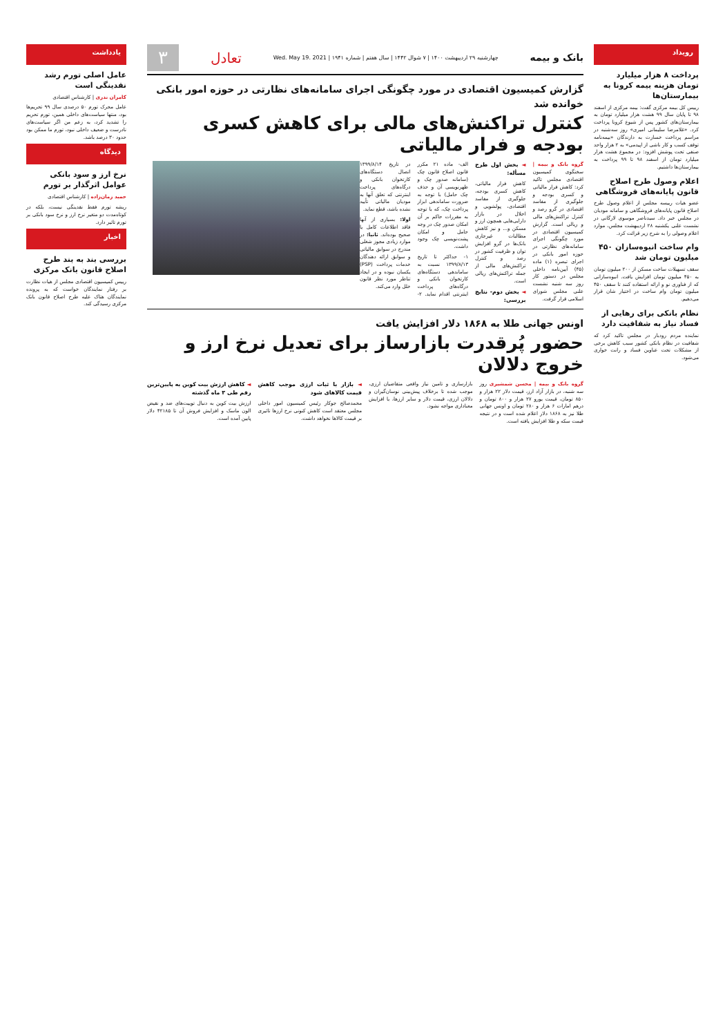رویداد
پرداخت ۸ هزار میلیارد تومان هزینه بیمه کرونا به بیمارستان‌ها
رییس کل بیمه مرکزی گفت: بیمه مرکزی از اسفند ۹۸ تا پایان سال ۹۹ هشت هزار میلیارد تومان به بیمارستان‌های کشور پس از شیوع کرونا پرداخت کرد. «غلامرضا سلیمانی امیری» روز سه‌شنبه در مراسم پرداخت خسارت به دارندگان «بیمه‌نامه توقف کسب و کار ناشی از اپیدمی» به ۲ هزار واحد صنفی تحت پوشش افزود: در مجموع هشت هزار میلیارد تومان از اسفند ۹۸ تا ۹۹ پرداخت به بیمارستان‌ها داشتیم.
اعلام وصول طرح اصلاح قانون پایانه‌های فروشگاهی
عضو هیات رییسه مجلس از اعلام وصول طرح اصلاح قانون پایانه‌های فروشگاهی و سامانه مودیان در مجلس خبر داد. سیدناصر موسوی لارگانی در نشست علنی یکشنبه ۲۸ اردیبهشت مجلس، موارد اعلام وصولی را به شرح زیر قرائت کرد.
وام ساخت انبوه‌سازان ۴۵۰ میلیون تومان شد
سقف تسهیلات ساخت مسکن از ۲۰۰ میلیون تومان به ۴۵۰ میلیون تومان افزایش یافت. انبوه‌سازانی که از فناوری نو و ارائه استفاده کنند تا سقف ۴۵۰ میلیون تومان وام ساخت در اختیار شان قرار می‌دهیم.
نظام بانکی برای رهایی از فساد نیاز به شفافیت دارد
نماینده مردم رودبار در مجلس تاکید کرد که شفافیت در نظام بانکی کشور سبب کاهش برخی از مشکلات تحت عناوین فساد و رانت خواری می‌شود.
بانک و بیمه چهارشنبه ۲۹ اردیبهشت ۱۴۰۰ | ۷ شوال ۱۴۴۲ | سال هفتم | شماره ۱۹۴۱ | Wed. May 19. 2021 تعادل ۳
گزارش کمیسیون اقتصادی در مورد چگونگی اجرای سامانه‌های نظارتی در حوزه امور بانکی خوانده شد
کنترل تراکنش‌های مالی برای کاهش کسری بودجه و فرار مالیاتی
گروه بانک و بیمه | سخنگوی کمیسیون اقتصادی مجلس تاکید کرد: کاهش فرار مالیاتی و کسری بودجه و جلوگیری از مفاسد اقتصادی در گرو رصد و کنترل تراکنش‌های مالی و ریالی است. گزارش کمیسیون اقتصادی در مورد چگونگی اجرای سامانه‌های نظارتی در حوزه امور بانکی در اجرای تبصره (۱) ماده (۴۵) آیین‌نامه داخلی مجلس در دستور کار روز سه شنبه نشست علنی مجلس شورای اسلامی قرار گرفت.
◄ بخش اول طرح مسأله:
کاهش فرار مالیاتی، کاهش کسری بودجه، جلوگیری از مفاسد اقتصادی، پولشویی و اخلال در بازار دارایی‌هایی همچون ارز و مسکن و... و نیز کاهش مطالبات غیرجاری بانک‌ها در گرو افزایش توان و ظرفیت کشور در رصد و کنترل تراکنش‌های مالی از جمله تراکنش‌های ریالی است.
◄ بخش دوم- نتایج بررسی:
الف- ماده ۲۱ مکرر قانون اصلاح قانون چک (سامانه صدور چک و ظهرنویسی آن و حذف چک حامل) با توجه به ضرورت ساماندهی ابزار پرداخت چک، که با توجه به مقررات حاکم بر آن امکان صدور چک در وجه حامل و امکان پشت‌نویسی چک وجود داشت.
۱- حداکثر تا تاریخ ۱۳۹۹/۸/۱۳ نسبت به ساماندهی دستگاه‌های کارتخوان بانکی و درگاه‌های پرداخت اینترنتی اقدام نماید. ۲- در تاریخ ۱۳۹۹/۸/۱۴ اتصال دستگاه‌های کارتخوان بانکی و درگاه‌های پرداخت اینترنتی که تعلق آنها به مودیان مالیاتی تأیید نشده باشد، قطع نماید.
اولا: بسیاری از آنها فاقد اطلاعات کامل یا صحیح بوده‌اند. ثانیا: در موارد زیادی مجوز شغلی مندرج در سوابق مالیاتی و سوابق ارائه دهندگان خدمات پرداخت (PSP) یکسان نبوده و در ایجاد تناظر مورد نظر قانون خلل وارد می‌کند.
اونس جهانی طلا به ۱۸۶۸ دلار افزایش یافت
حضور پُرقدرت بازارساز برای تعدیل نرخ ارز و خروج دلالان
گروه بانک و بیمه | محسن شمشیری روز سه شنبه، در بازار آزاد ارز، قیمت دلار ۲۲ هزار و ۸۵۰ تومان، قیمت یورو ۲۷ هزار و ۸۰۰ تومان و درهم امارات ۶ هزار و ۲۸۰ تومان و اونس جهانی طلا نیز به ۱۸۶۸ دلار اعلام شده است و در نتیجه قیمت سکه و طلا افزایش یافته است.
بازارسازی و تامین نیاز واقعی متقاضیان ارزی، موجب شده تا برخلاف پیش‌بینی نوسان‌گیران و دلالان ارزی، قیمت دلار و سایر ارزها، با افزایش معناداری مواجه نشود.
◄ بازار با ثبات ارزی موجب کاهش قیمت کالاهای شود
محمدصالح جوکار رئیس کمیسیون امور داخلی مجلس معتقد است کاهش کنونی نرخ ارزها تاثیری بر قیمت کالاها نخواهد داشت.
◄ کاهش ارزش بیت کوین به پایین‌ترین رقم طی ۳ ماه گذشته
ارزش بیت کوین به دنبال توییت‌های ضد و نقیض الون ماسک و افزایش فروش آن تا ۴۲۱۸۵ دلار پایین آمده است.
یادداشت
عامل اصلی تورم رشد نقدینگی است
کامران ندری | کارشناس اقتصادی
عامل محرک تورم ۵۰ درصدی سال ۹۹ تحریم‌ها بود، منتها سیاست‌های داخلی همین، تورم تحریم را تشدید کرد، به زعم من اگر سیاست‌های نادرست و ضعیف داخلی نبود، تورم ما ممکن بود حدود ۳۰ درصد باشد.
دیدگاه
نرخ ارز و سود بانکی عوامل اثرگذار بر تورم
حمید زمان‌زاده | کارشناس اقتصادی
ریشه تورم فقط نقدینگی نیست، بلکه در کوتاه‌مدت دو متغیر نرخ ارز و نرخ سود بانکی بر تورم تاثیر دارد.
اخبار
بررسی بند به بند طرح اصلاح قانون بانک مرکزی
رییس کمیسیون اقتصادی مجلس از هیات نظارت بر رفتار نمایندگان خواست که به پرونده نمایندگان هتاک علیه طرح اصلاح قانون بانک مرکزی رسیدگی کند.